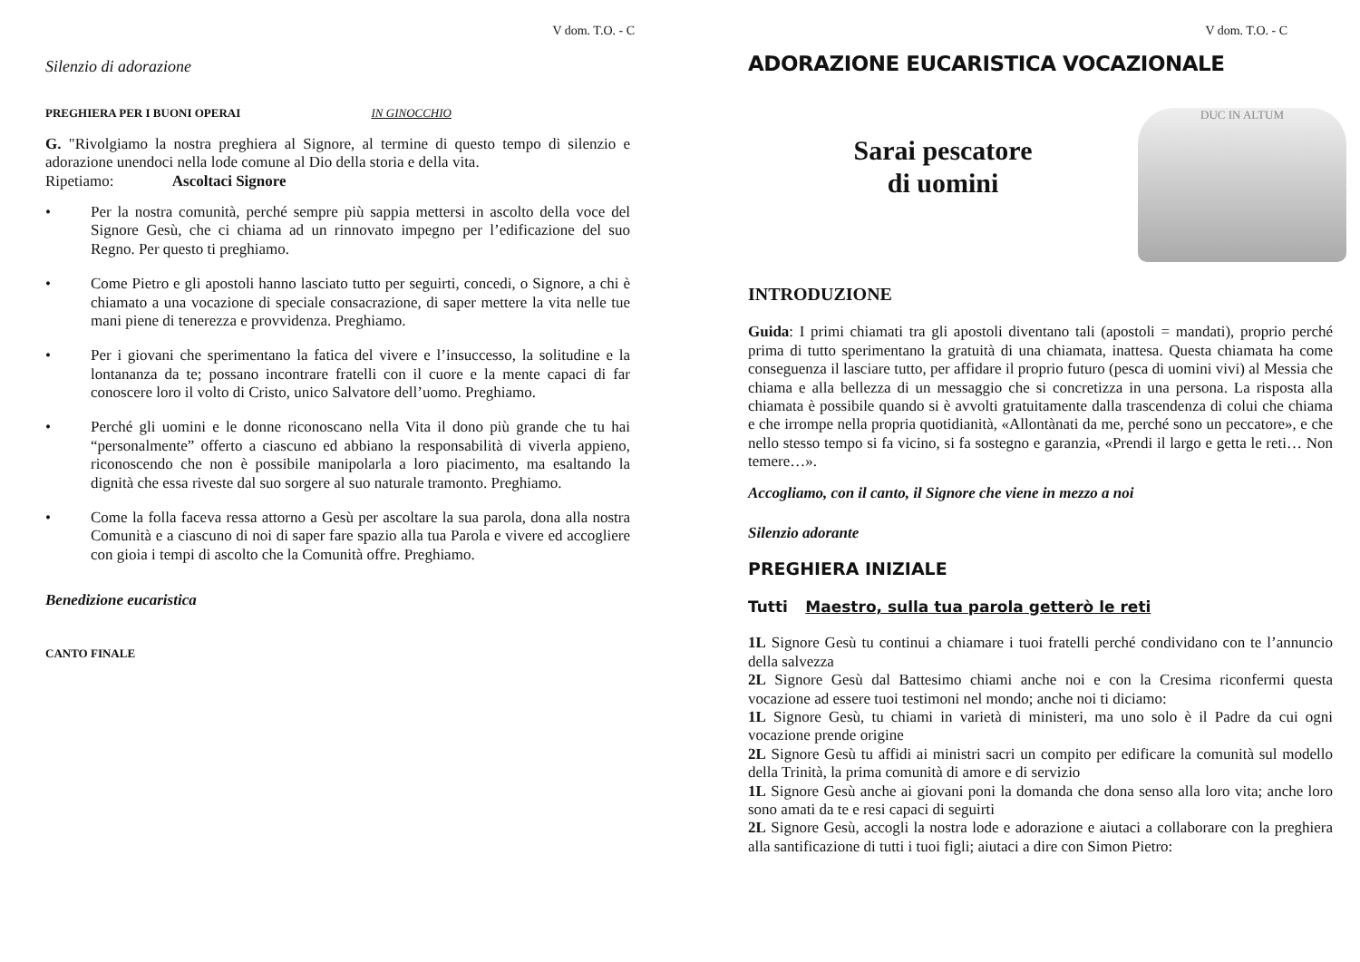V dom. T.O. - C
Silenzio di adorazione
PREGHIERA PER I BUONI OPERAI IN GINOCCHIO
G. "Rivolgiamo la nostra preghiera al Signore, al termine di questo tempo di silenzio e adorazione unendoci nella lode comune al Dio della storia e della vita.
Ripetiamo: Ascoltaci Signore
• Per la nostra comunità, perché sempre più sappia mettersi in ascolto della voce del Signore Gesù, che ci chiama ad un rinnovato impegno per l’edificazione del suo Regno. Per questo ti preghiamo.
• Come Pietro e gli apostoli hanno lasciato tutto per seguirti, concedi, o Signore, a chi è chiamato a una vocazione di speciale consacrazione, di saper mettere la vita nelle tue mani piene di tenerezza e provvidenza. Preghiamo.
• Per i giovani che sperimentano la fatica del vivere e l’insuccesso, la solitudine e la lontananza da te; possano incontrare fratelli con il cuore e la mente capaci di far conoscere loro il volto di Cristo, unico Salvatore dell’uomo. Preghiamo.
• Perché gli uomini e le donne riconoscano nella Vita il dono più grande che tu hai “personalmente” offerto a ciascuno ed abbiano la responsabilità di viverla appieno, riconoscendo che non è possibile manipolarla a loro piacimento, ma esaltando la dignità che essa riveste dal suo sorgere al suo naturale tramonto. Preghiamo.
• Come la folla faceva ressa attorno a Gesù per ascoltare la sua parola, dona alla nostra Comunità e a ciascuno di noi di saper fare spazio alla tua Parola e vivere ed accogliere con gioia i tempi di ascolto che la Comunità offre. Preghiamo.
Benedizione eucaristica
CANTO FINALE
V dom. T.O. - C
ADORAZIONE EUCARISTICA VOCAZIONALE
Sarai pescatore
di uomini
DUC IN ALTUM
INTRODUZIONE
Guida: I primi chiamati tra gli apostoli diventano tali (apostoli = mandati), proprio perché prima di tutto sperimentano la gratuità di una chiamata, inattesa. Questa chiamata ha come conseguenza il lasciare tutto, per affidare il proprio futuro (pesca di uomini vivi) al Messia che chiama e alla bellezza di un messaggio che si concretizza in una persona. La risposta alla chiamata è possibile quando si è avvolti gratuitamente dalla trascendenza di colui che chiama e che irrompe nella propria quotidianità, «Allontànati da me, perché sono un peccatore», e che nello stesso tempo si fa vicino, si fa sostegno e garanzia, «Prendi il largo e getta le reti… Non temere…».
Accogliamo, con il canto, il Signore che viene in mezzo a noi
Silenzio adorante
PREGHIERA INIZIALE
Tutti Maestro, sulla tua parola getterò le reti
1L Signore Gesù tu continui a chiamare i tuoi fratelli perché condividano con te l’annuncio della salvezza
2L Signore Gesù dal Battesimo chiami anche noi e con la Cresima riconfermi questa vocazione ad essere tuoi testimoni nel mondo; anche noi ti diciamo:
1L Signore Gesù, tu chiami in varietà di ministeri, ma uno solo è il Padre da cui ogni vocazione prende origine
2L Signore Gesù tu affidi ai ministri sacri un compito per edificare la comunità sul modello della Trinità, la prima comunità di amore e di servizio
1L Signore Gesù anche ai giovani poni la domanda che dona senso alla loro vita; anche loro sono amati da te e resi capaci di seguirti
2L Signore Gesù, accogli la nostra lode e adorazione e aiutaci a collaborare con la preghiera alla santificazione di tutti i tuoi figli; aiutaci a dire con Simon Pietro: